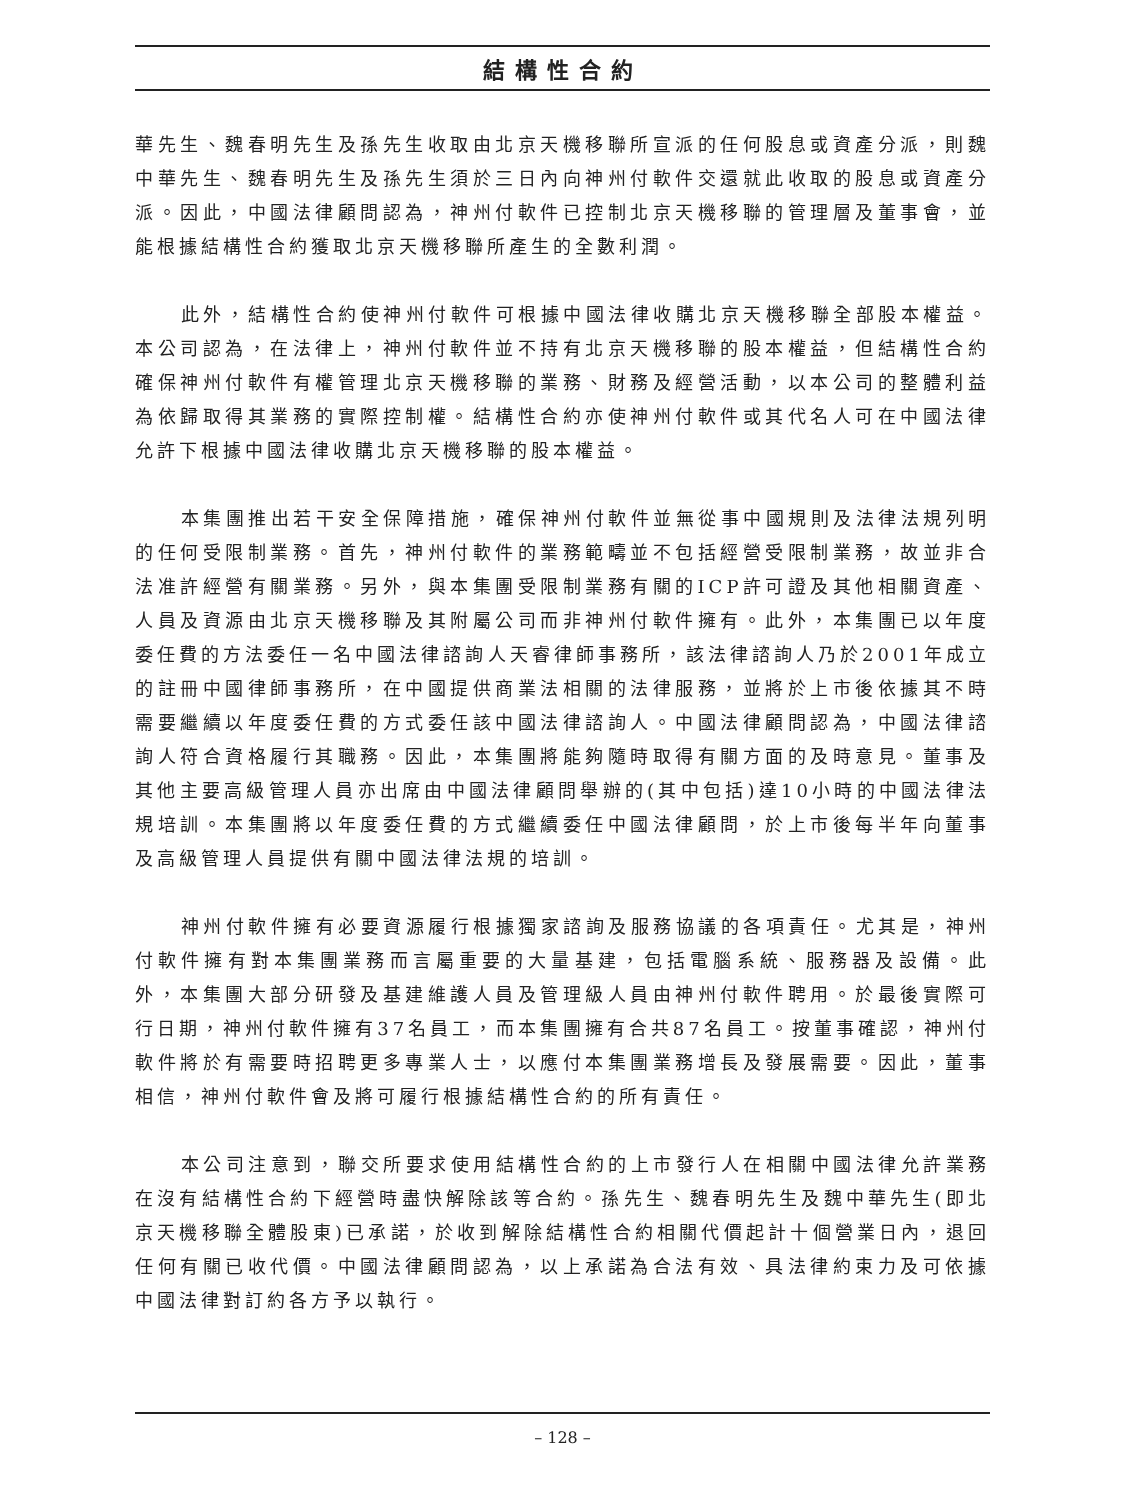結構性合約
華先生、魏春明先生及孫先生收取由北京天機移聯所宣派的任何股息或資產分派，則魏中華先生、魏春明先生及孫先生須於三日內向神州付軟件交還就此收取的股息或資產分派。因此，中國法律顧問認為，神州付軟件已控制北京天機移聯的管理層及董事會，並能根據結構性合約獲取北京天機移聯所產生的全數利潤。
此外，結構性合約使神州付軟件可根據中國法律收購北京天機移聯全部股本權益。本公司認為，在法律上，神州付軟件並不持有北京天機移聯的股本權益，但結構性合約確保神州付軟件有權管理北京天機移聯的業務、財務及經營活動，以本公司的整體利益為依歸取得其業務的實際控制權。結構性合約亦使神州付軟件或其代名人可在中國法律允許下根據中國法律收購北京天機移聯的股本權益。
本集團推出若干安全保障措施，確保神州付軟件並無從事中國規則及法律法規列明的任何受限制業務。首先，神州付軟件的業務範疇並不包括經營受限制業務，故並非合法准許經營有關業務。另外，與本集團受限制業務有關的ICP許可證及其他相關資產、人員及資源由北京天機移聯及其附屬公司而非神州付軟件擁有。此外，本集團已以年度委任費的方法委任一名中國法律諮詢人天睿律師事務所，該法律諮詢人乃於2001年成立的註冊中國律師事務所，在中國提供商業法相關的法律服務，並將於上市後依據其不時需要繼續以年度委任費的方式委任該中國法律諮詢人。中國法律顧問認為，中國法律諮詢人符合資格履行其職務。因此，本集團將能夠隨時取得有關方面的及時意見。董事及其他主要高級管理人員亦出席由中國法律顧問舉辦的(其中包括)達10小時的中國法律法規培訓。本集團將以年度委任費的方式繼續委任中國法律顧問，於上市後每半年向董事及高級管理人員提供有關中國法律法規的培訓。
神州付軟件擁有必要資源履行根據獨家諮詢及服務協議的各項責任。尤其是，神州付軟件擁有對本集團業務而言屬重要的大量基建，包括電腦系統、服務器及設備。此外，本集團大部分研發及基建維護人員及管理級人員由神州付軟件聘用。於最後實際可行日期，神州付軟件擁有37名員工，而本集團擁有合共87名員工。按董事確認，神州付軟件將於有需要時招聘更多專業人士，以應付本集團業務增長及發展需要。因此，董事相信，神州付軟件會及將可履行根據結構性合約的所有責任。
本公司注意到，聯交所要求使用結構性合約的上市發行人在相關中國法律允許業務在沒有結構性合約下經營時盡快解除該等合約。孫先生、魏春明先生及魏中華先生(即北京天機移聯全體股東)已承諾，於收到解除結構性合約相關代價起計十個營業日內，退回任何有關已收代價。中國法律顧問認為，以上承諾為合法有效、具法律約束力及可依據中國法律對訂約各方予以執行。
– 128 –